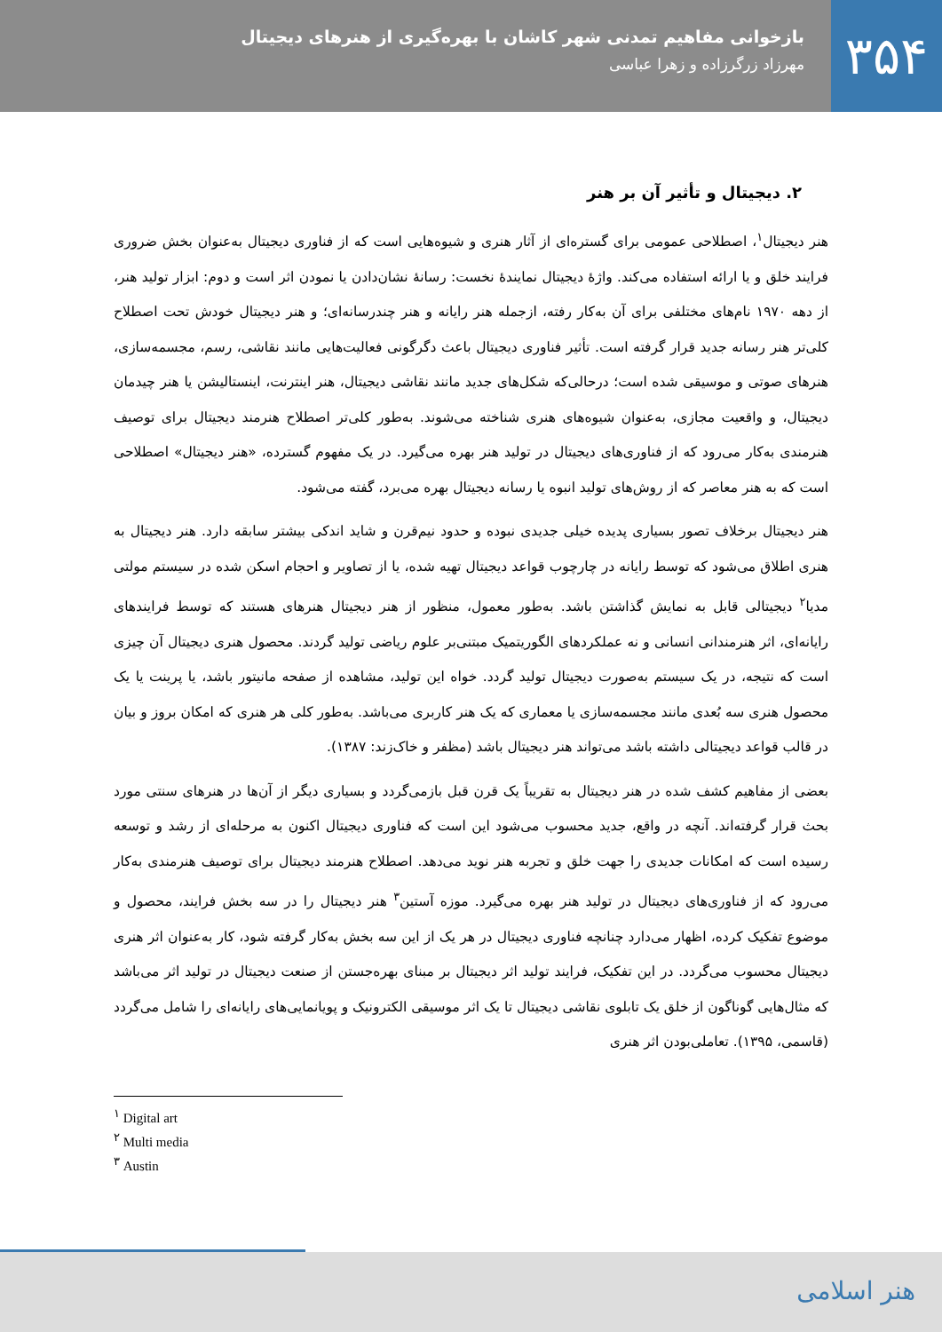۳۵۴
بازخوانی مفاهیم تمدنی شهر کاشان با بهره‌گیری از هنرهای دیجیتال
مهرزاد زرگرزاده و زهرا عباسی
۲. دیجیتال و تأثیر آن بر هنر
هنر دیجیتال<sup>۱</sup>، اصطلاحی عمومی برای گستره‌ای از آثار هنری و شیوه‌هایی است که از فناوری دیجیتال به‌عنوان بخش ضروری فرایند خلق و یا ارائه استفاده می‌کند. واژۀ دیجیتال نمایندۀ نخست: رسانۀ نشان‌دادن یا نمودن اثر است و دوم: ابزار تولید هنر، از دهه ۱۹۷۰ نام‌های مختلفی برای آن به‌کار رفته، ازجمله هنر رایانه و هنر چندرسانه‌ای؛ و هنر دیجیتال خودش تحت اصطلاح کلی‌تر هنر رسانه جدید قرار گرفته است. تأثیر فناوری دیجیتال باعث دگرگونی فعالیت‌هایی مانند نقاشی، رسم، مجسمه‌سازی، هنرهای صوتی و موسیقی شده است؛ درحالی‌که شکل‌های جدید مانند نقاشی دیجیتال، هنر اینترنت، اینستالیشن یا هنر چیدمان دیجیتال، و واقعیت مجازی، به‌عنوان شیوه‌های هنری شناخته می‌شوند. به‌طور کلی‌تر اصطلاح هنرمند دیجیتال برای توصیف هنرمندی به‌کار می‌رود که از فناوری‌های دیجیتال در تولید هنر بهره می‌گیرد. در یک مفهوم گسترده، «هنر دیجیتال» اصطلاحی است که به هنر معاصر که از روش‌های تولید انبوه یا رسانه دیجیتال بهره می‌برد، گفته می‌شود.
هنر دیجیتال برخلاف تصور بسیاری پدیده خیلی جدیدی نبوده و حدود نیم‌قرن و شاید اندکی بیشتر سابقه دارد. هنر دیجیتال به هنری اطلاق می‌شود که توسط رایانه در چارچوب قواعد دیجیتال تهیه شده، یا از تصاویر و احجام اسکن شده در سیستم مولتی مدیا<sup>۲</sup> دیجیتالی قابل به نمایش گذاشتن باشد. به‌طور معمول، منظور از هنر دیجیتال هنرهای هستند که توسط فرایندهای رایانه‌ای، اثر هنرمندانی انسانی و نه عملکردهای الگوریتمیک مبتنی‌بر علوم ریاضی تولید گردند. محصول هنری دیجیتال آن چیزی است که نتیجه، در یک سیستم به‌صورت دیجیتال تولید گردد. خواه این تولید، مشاهده از صفحه مانیتور باشد، یا پرینت یا یک محصول هنری سه بُعدی مانند مجسمه‌سازی یا معماری که یک هنر کاربری می‌باشد. به‌طور کلی هر هنری که امکان بروز و بیان در قالب قواعد دیجیتالی داشته باشد می‌تواند هنر دیجیتال باشد (مظفر و خاک‌زند: ۱۳۸۷).
بعضی از مفاهیم کشف شده در هنر دیجیتال به تقریباً یک قرن قبل بازمی‌گردد و بسیاری دیگر از آن‌ها در هنرهای سنتی مورد بحث قرار گرفته‌اند. آنچه در واقع، جدید محسوب می‌شود این است که فناوری دیجیتال اکنون به مرحله‌ای از رشد و توسعه رسیده است که امکانات جدیدی را جهت خلق و تجربه هنر نوید می‌دهد. اصطلاح هنرمند دیجیتال برای توصیف هنرمندی به‌کار می‌رود که از فناوری‌های دیجیتال در تولید هنر بهره می‌گیرد. موزه آستین<sup>۳</sup> هنر دیجیتال را در سه بخش فرایند، محصول و موضوع تفکیک کرده، اظهار می‌دارد چنانچه فناوری دیجیتال در هر یک از این سه بخش به‌کار گرفته شود، کار به‌عنوان اثر هنری دیجیتال محسوب می‌گردد. در این تفکیک، فرایند تولید اثر دیجیتال بر مبنای بهره‌جستن از صنعت دیجیتال در تولید اثر می‌باشد که مثال‌هایی گوناگون از خلق یک تابلوی نقاشی دیجیتال تا یک اثر موسیقی الکترونیک و پویانمایی‌های رایانه‌ای را شامل می‌گردد (قاسمی، ۱۳۹۵). تعاملی‌بودن اثر هنری
<sup>۱</sup> Digital art
<sup>۲</sup> Multi media
<sup>۳</sup> Austin
هنر اسلامی